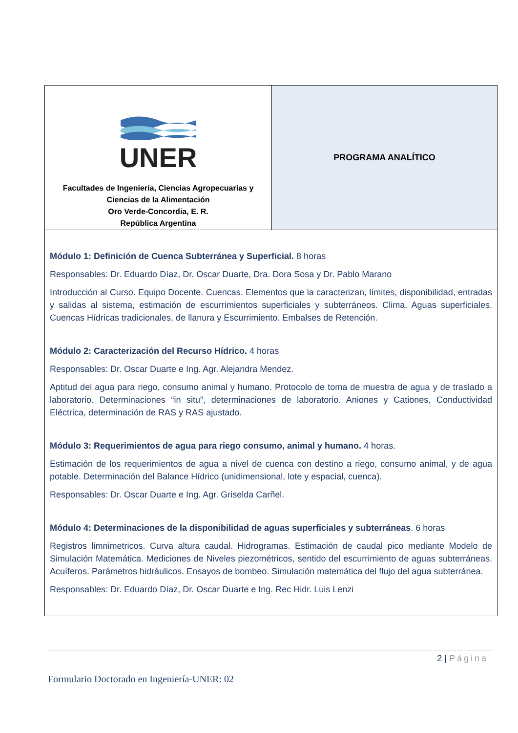| UNER Facultades de Ingeniería, Ciencias Agropecuarias y Ciencias de la Alimentación Oro Verde-Concordia, E. R. República Argentina | PROGRAMA ANALÍTICO |
| Módulo 1: Definición de Cuenca Subterránea y Superficial. 8 horas Responsables: Dr. Eduardo Díaz, Dr. Oscar Duarte, Dra. Dora Sosa y Dr. Pablo Marano Introducción al Curso. Equipo Docente. Cuencas. Elementos que la caracterizan, límites, disponibilidad, entradas y salidas al sistema, estimación de escurrimientos superficiales y subterráneos. Clima. Aguas superficiales. Cuencas Hídricas tradicionales, de llanura y Escurrimiento. Embalses de Retención. Módulo 2: Caracterización del Recurso Hídrico. 4 horas Responsables: Dr. Oscar Duarte e Ing. Agr. Alejandra Mendez. Aptitud del agua para riego, consumo animal y humano. Protocolo de toma de muestra de agua y de traslado a laboratorio. Determinaciones “in situ”, determinaciones de laboratorio. Aniones y Cationes, Conductividad Eléctrica, determinación de RAS y RAS ajustado. Módulo 3: Requerimientos de agua para riego consumo, animal y humano. 4 horas. Estimación de los requerimientos de agua a nivel de cuenca con destino a riego, consumo animal, y de agua potable. Determinación del Balance Hídrico (unidimensional, lote y espacial, cuenca). Responsables: Dr. Oscar Duarte e Ing. Agr. Griselda Carñel. Módulo 4: Determinaciones de la disponibilidad de aguas superficiales y subterráneas . 6 horas Registros limnimetricos. Curva altura caudal. Hidrogramas. Estimación de caudal pico mediante Modelo de Simulación Matemática. Mediciones de Niveles piezométricos, sentido del escurrimiento de aguas subterráneas. Acuíferos. Parámetros hidráulicos. Ensayos de bombeo. Simulación matemática del flujo del agua subterránea. Responsables: Dr. Eduardo Díaz, Dr. Oscar Duarte e Ing. Rec Hidr. Luis Lenzi | |
2 | Página
Formulario Doctorado en Ingeniería-UNER: 02